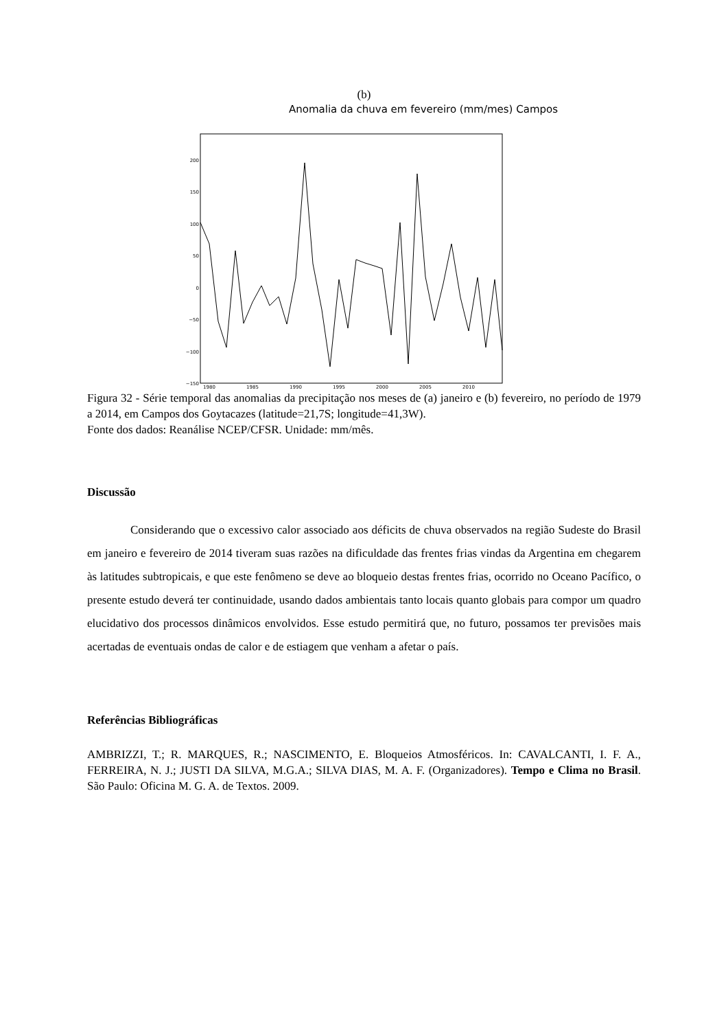(b)
Anomalia da chuva em fevereiro (mm/mes) Campos
200
150
100
50
0
−50
−100
−150
1980
1985
1990
1995
2000
2005
2010
Figura 32 - Série temporal das anomalias da precipitação nos meses de (a) janeiro e (b) fevereiro, no período de 1979 a 2014, em Campos dos Goytacazes (latitude=21,7S; longitude=41,3W).
Fonte dos dados: Reanálise NCEP/CFSR. Unidade: mm/mês.
Discussão
Considerando que o excessivo calor associado aos déficits de chuva observados na região Sudeste do Brasil em janeiro e fevereiro de 2014 tiveram suas razões na dificuldade das frentes frias vindas da Argentina em chegarem às latitudes subtropicais, e que este fenômeno se deve ao bloqueio destas frentes frias, ocorrido no Oceano Pacífico, o presente estudo deverá ter continuidade, usando dados ambientais tanto locais quanto globais para compor um quadro elucidativo dos processos dinâmicos envolvidos. Esse estudo permitirá que, no futuro, possamos ter previsões mais acertadas de eventuais ondas de calor e de estiagem que venham a afetar o país.
Referências Bibliográficas
AMBRIZZI, T.; R. MARQUES, R.; NASCIMENTO, E. Bloqueios Atmosféricos. In: CAVALCANTI, I. F. A., FERREIRA, N. J.; JUSTI DA SILVA, M.G.A.; SILVA DIAS, M. A. F. (Organizadores). Tempo e Clima no Brasil. São Paulo: Oficina M. G. A. de Textos. 2009.